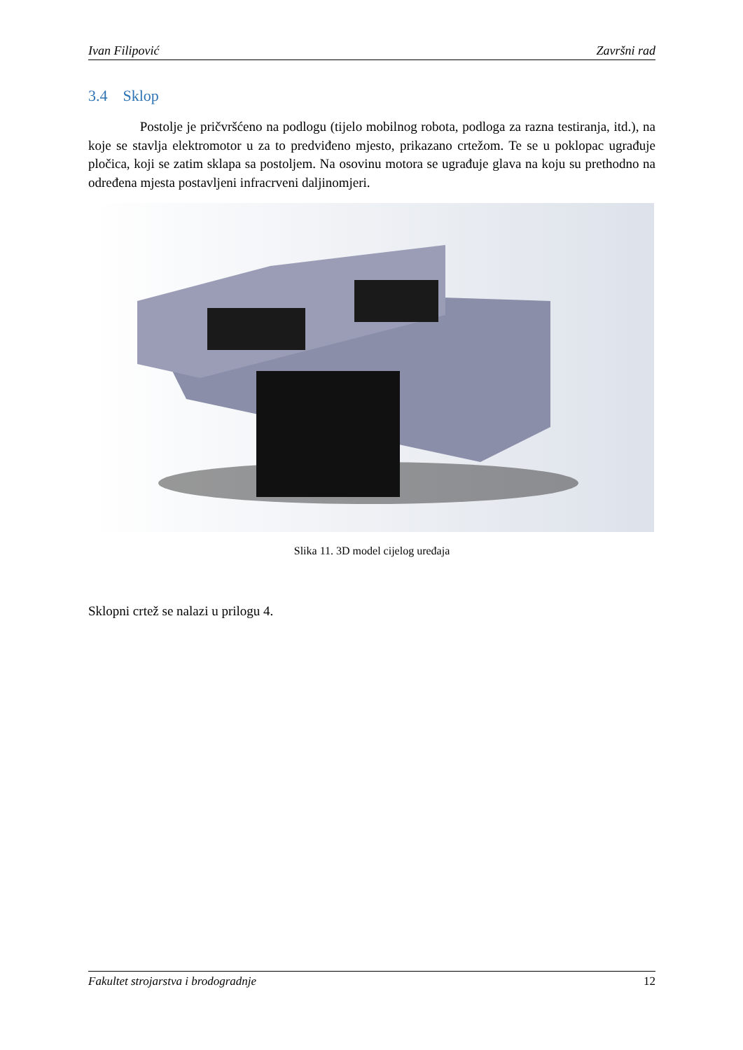Ivan Filipović Završni rad
3.4 Sklop
Postolje je pričvršćeno na podlogu (tijelo mobilnog robota, podloga za razna testiranja, itd.), na koje se stavlja elektromotor u za to predviđeno mjesto, prikazano crtežom. Te se u poklopac ugrađuje pločica, koji se zatim sklapa sa postoljem. Na osovinu motora se ugrađuje glava na koju su prethodno na određena mjesta postavljeni infracrveni daljinomjeri.
Slika 11. 3D model cijelog uređaja
Sklopni crtež se nalazi u prilogu 4.
Fakultet strojarstva i brodogradnje 12